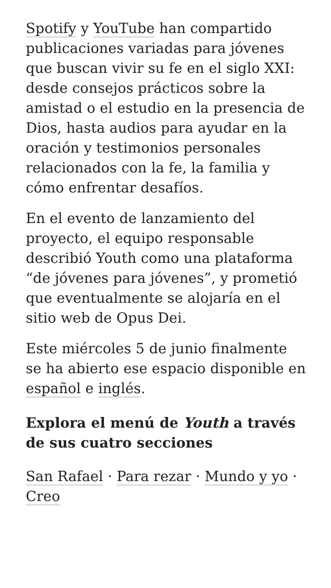Spotify y YouTube han compartido publicaciones variadas para jóvenes que buscan vivir su fe en el siglo XXI: desde consejos prácticos sobre la amistad o el estudio en la presencia de Dios, hasta audios para ayudar en la oración y testimonios personales relacionados con la fe, la familia y cómo enfrentar desafíos.
En el evento de lanzamiento del proyecto, el equipo responsable describió Youth como una plataforma “de jóvenes para jóvenes”, y prometió que eventualmente se alojaría en el sitio web de Opus Dei.
Este miércoles 5 de junio finalmente se ha abierto ese espacio disponible en español e inglés.
Explora el menú de Youth a través de sus cuatro secciones
San Rafael · Para rezar · Mundo y yo · Creo